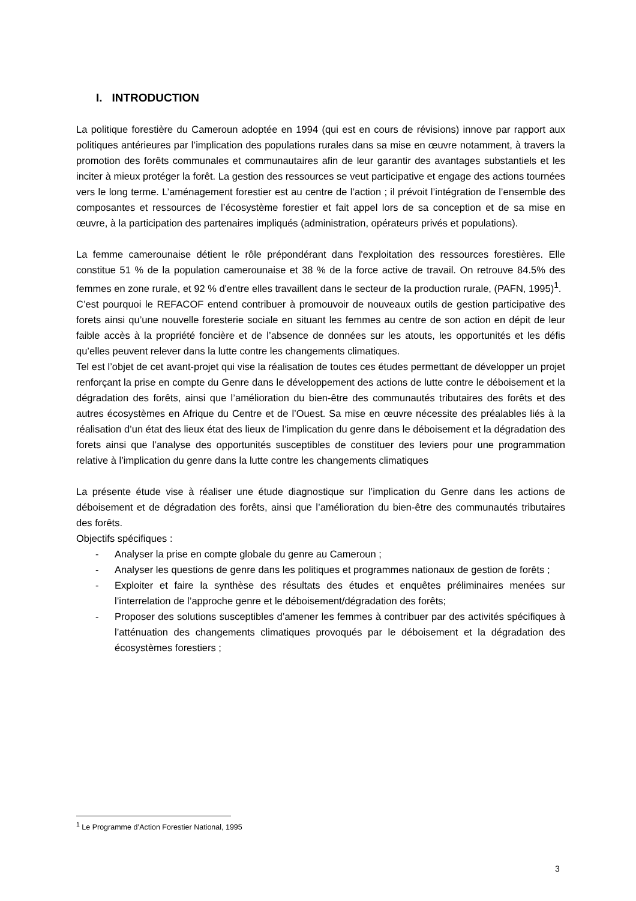I. INTRODUCTION
La politique forestière du Cameroun adoptée en 1994 (qui est en cours de révisions) innove par rapport aux politiques antérieures par l’implication des populations rurales dans sa mise en œuvre notamment, à travers la promotion des forêts communales et communautaires afin de leur garantir des avantages substantiels et les inciter à mieux protéger la forêt. La gestion des ressources se veut participative et engage des actions tournées vers le long terme. L’aménagement forestier est au centre de l’action ; il prévoit l’intégration de l’ensemble des composantes et ressources de l’écosystème forestier et fait appel lors de sa conception et de sa mise en œuvre, à la participation des partenaires impliqués (administration, opérateurs privés et populations).
La femme camerounaise détient le rôle prépondérant dans l'exploitation des ressources forestières. Elle constitue 51 % de la population camerounaise et 38 % de la force active de travail. On retrouve 84.5% des femmes en zone rurale, et 92 % d'entre elles travaillent dans le secteur de la production rurale, (PAFN, 1995)<sup>1</sup>.
C’est pourquoi le REFACOF entend contribuer à promouvoir de nouveaux outils de gestion participative des forets ainsi qu’une nouvelle foresterie sociale en situant les femmes au centre de son action en dépit de leur faible accès à la propriété foncière et de l’absence de données sur les atouts, les opportunités et les défis qu’elles peuvent relever dans la lutte contre les changements climatiques.
Tel est l’objet de cet avant-projet qui vise la réalisation de toutes ces études permettant de développer un projet renforçant la prise en compte du Genre dans le développement des actions de lutte contre le déboisement et la dégradation des forêts, ainsi que l’amélioration du bien-être des communautés tributaires des forêts et des autres écosystèmes en Afrique du Centre et de l’Ouest. Sa mise en œuvre nécessite des préalables liés à la réalisation d’un état des lieux état des lieux de l’implication du genre dans le déboisement et la dégradation des forets ainsi que l’analyse des opportunités susceptibles de constituer des leviers pour une programmation relative à l’implication du genre dans la lutte contre les changements climatiques
La présente étude vise à réaliser une étude diagnostique sur l’implication du Genre dans les actions de déboisement et de dégradation des forêts, ainsi que l’amélioration du bien-être des communautés tributaires des forêts.
Objectifs spécifiques :
- Analyser la prise en compte globale du genre au Cameroun ;
- Analyser les questions de genre dans les politiques et programmes nationaux de gestion de forêts ;
- Exploiter et faire la synthèse des résultats des études et enquêtes préliminaires menées sur l’interrelation de l’approche genre et le déboisement/dégradation des forêts;
- Proposer des solutions susceptibles d’amener les femmes à contribuer par des activités spécifiques à l’atténuation des changements climatiques provoqués par le déboisement et la dégradation des écosystèmes forestiers ;
<sup>1</sup> Le Programme d’Action Forestier National, 1995
3